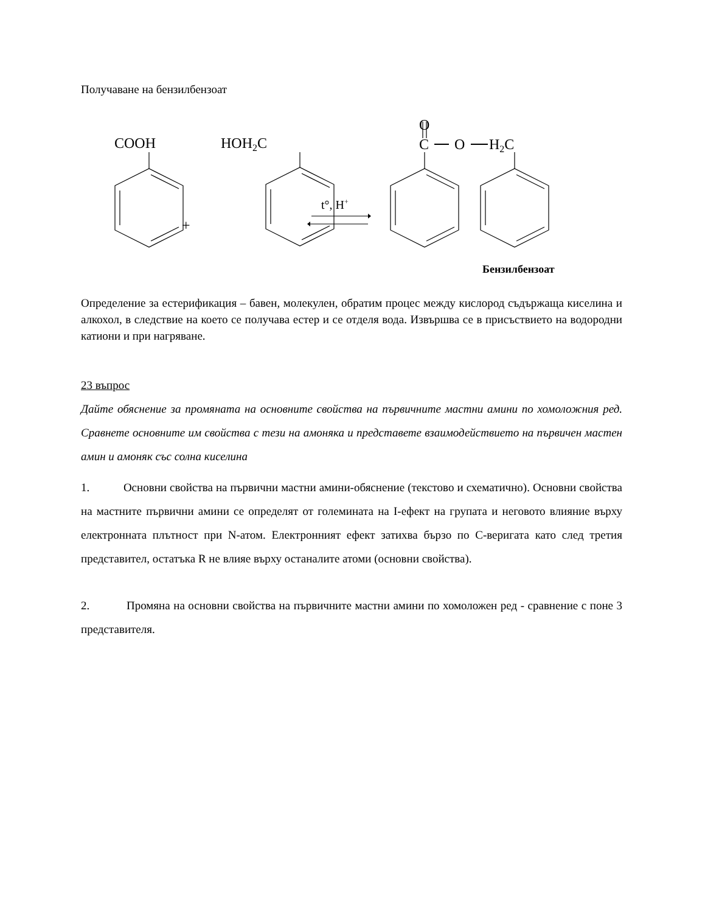Получаване на бензилбензоат
COOH
HOH2C
O
C
O
H2C
+
t°, H+
Бензилбензоат
Определение за естерификация – бавен, молекулен, обратим процес между кислород съдържаща киселина и алкохол, в следствие на което се получава естер и се отделя вода. Извършва се в присъствието на водородни катиони и при нагряване.
23 въпрос
Дайте обяснение за промяната на основните свойства на първичните мастни амини по хомоложния ред. Сравнете основните им свойства с тези на амоняка и представете взаимодействието на първичен мастен амин и амоняк със солна киселина
1. Основни свойства на първични мастни амини-обяснение (текстово и схематично). Основни свойства на мастните първични амини се определят от големината на I-ефект на групата и неговото влияние върху електронната плътност при N-атом. Електронният ефект затихва бързо по C-веригата като след третия представител, остатъка R не влияе върху останалите атоми (основни свойства).
2. Промяна на основни свойства на първичните мастни амини по хомоложен ред - сравнение с поне 3 представителя.